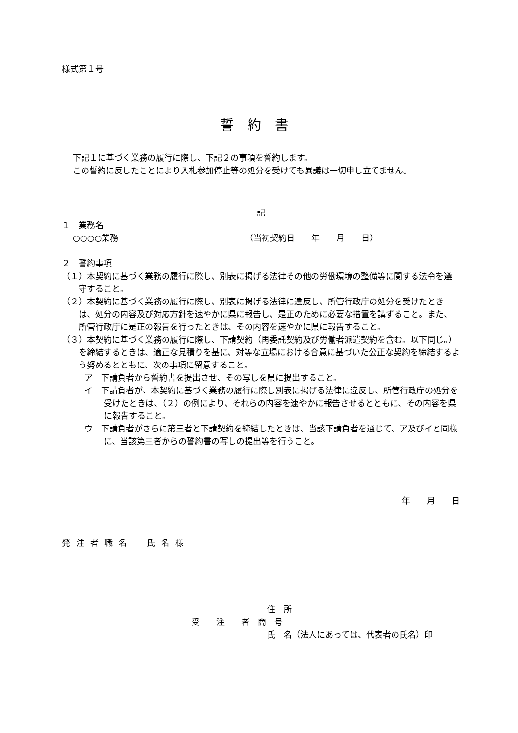様式第１号
誓約書
下記１に基づく業務の履行に際し、下記２の事項を誓約します。
この誓約に反したことにより入札参加停止等の処分を受けても異議は一切申し立てません。
記
１　業務名
○○○○業務 （当初契約日　　年　　月　　日）
２　誓約事項
（１）本契約に基づく業務の履行に際し、別表に掲げる法律その他の労働環境の整備等に関する法令を遵守すること。
（２）本契約に基づく業務の履行に際し、別表に掲げる法律に違反し、所管行政庁の処分を受けたときは、処分の内容及び対応方針を速やかに県に報告し、是正のために必要な措置を講ずること。また、所管行政庁に是正の報告を行ったときは、その内容を速やかに県に報告すること。
（３）本契約に基づく業務の履行に際し、下請契約（再委託契約及び労働者派遣契約を含む。以下同じ。）を締結するときは、適正な見積りを基に、対等な立場における合意に基づいた公正な契約を締結するよう努めるとともに、次の事項に留意すること。
ア　下請負者から誓約書を提出させ、その写しを県に提出すること。
イ　下請負者が、本契約に基づく業務の履行に際し別表に掲げる法律に違反し、所管行政庁の処分を受けたときは、（２）の例により、それらの内容を速やかに報告させるとともに、その内容を県に報告すること。
ウ　下請負者がさらに第三者と下請契約を締結したときは、当該下請負者を通じて、ア及びイと同様に、当該第三者からの誓約書の写しの提出等を行うこと。
年　　月　　日
発注者職名　氏名様
住　所
受　　注　　者　商　号
氏　名（法人にあっては、代表者の氏名）印